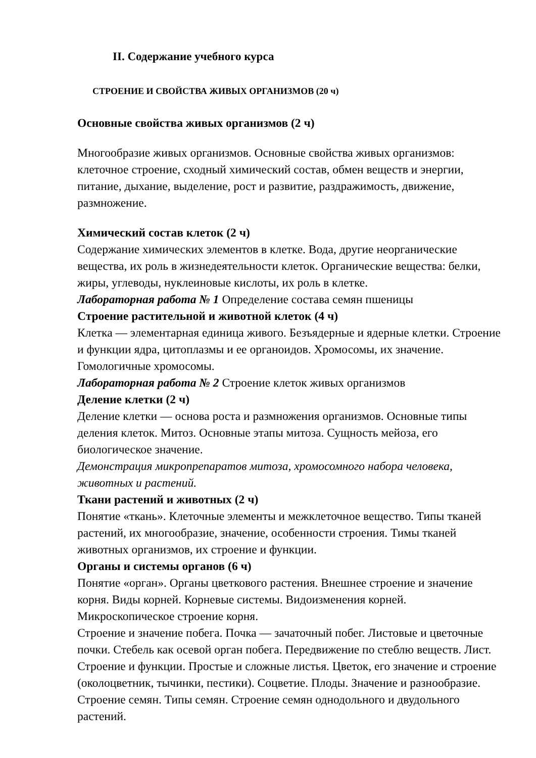II. Содержание учебного курса
СТРОЕНИЕ И СВОЙСТВА ЖИВЫХ ОРГАНИЗМОВ (20 ч)
Основные свойства живых организмов (2 ч)
Многообразие живых организмов. Основные свойства живых организмов: клеточное строение, сходный химический состав, обмен веществ и энергии, питание, дыхание, выделение, рост и развитие, раздражимость, движение, размножение.
Химический состав клеток (2 ч)
Содержание химических элементов в клетке. Вода, другие неорганические вещества, их роль в жизнедеятельности клеток. Органические вещества: белки, жиры, углеводы, нуклеиновые кислоты, их роль в клетке.
Лабораторная работа № 1 Определение состава семян пшеницы
Строение растительной и животной клеток (4 ч)
Клетка — элементарная единица живого. Безъядерные и ядерные клетки. Строение и функции ядра, цитоплазмы и ее органоидов. Хромосомы, их значение. Гомологичные хромосомы.
Лабораторная работа № 2 Строение клеток живых организмов
Деление клетки (2 ч)
Деление клетки — основа роста и размножения организмов. Основные типы деления клеток. Митоз. Основные этапы митоза. Сущность мейоза, его биологическое значение.
Демонстрация микропрепаратов митоза, хромосомного набора человека, животных и растений.
Ткани растений и животных (2 ч)
Понятие «ткань». Клеточные элементы и межклеточное вещество. Типы тканей растений, их многообразие, значение, особенности строения. Тимы тканей животных организмов, их строение и функции.
Органы и системы органов (6 ч)
Понятие «орган». Органы цветкового растения. Внешнее строение и значение корня. Виды корней. Корневые системы. Видоизменения корней. Микроскопическое строение корня.
Строение и значение побега. Почка — зачаточный побег. Листовые и цветочные почки. Стебель как осевой орган побега. Передвижение по стеблю веществ. Лист. Строение и функции. Простые и сложные листья. Цветок, его значение и строение (околоцветник, тычинки, пестики). Соцветие. Плоды. Значение и разнообразие. Строение семян. Типы семян. Строение семян однодольного и двудольного растений.